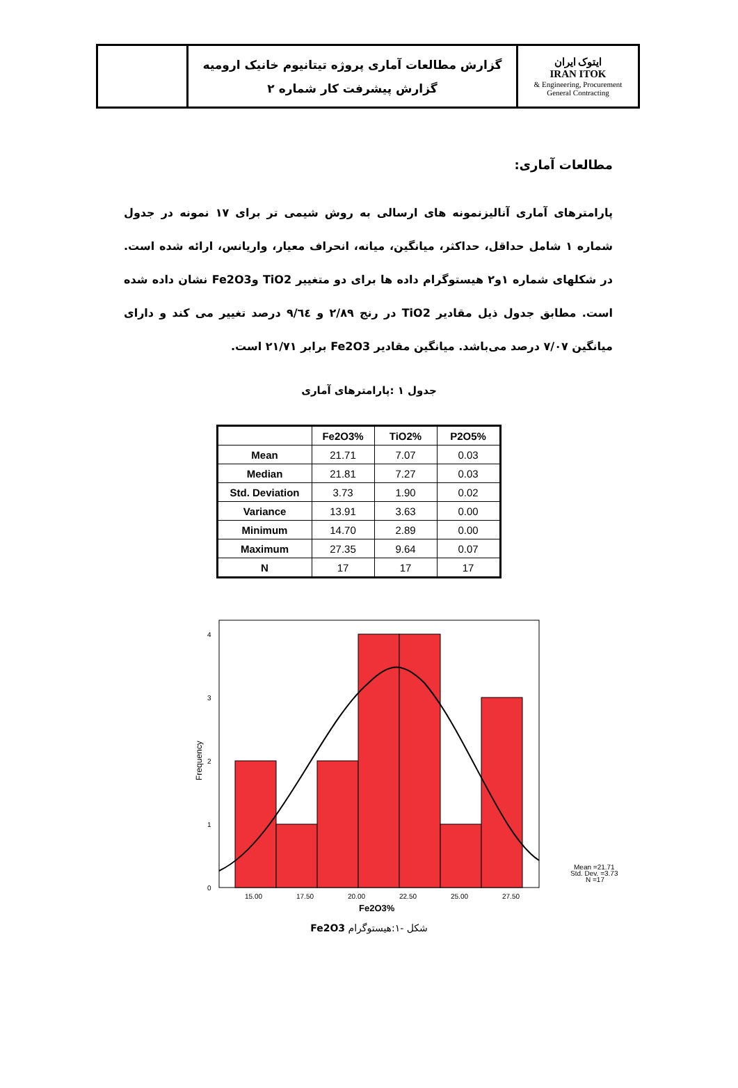| ایتوک ایران IRAN ITOK Engineering, Procurement & General Contracting | گزارش مطالعات آماری پروژه تیتانیوم خانیک ارومیه گزارش پیشرفت کار شماره ۲ | |
مطالعات آماری:
پارامترهای آماری آنالیزنمونه های ارسالی به روش شیمی تر برای ۱۷ نمونه در جدول شماره ۱ شامل حداقل، حداکثر، میانگین، میانه، انحراف معیار، واریانس، ارائه شده است. در شکلهای شماره ۱و۲ هیستوگرام داده ها برای دو متغییر TiO2 وFe2O3 نشان داده شده است. مطابق جدول ذیل مقادیر TiO2 در رنج ۲/۸۹ و ۹/٦٤ درصد تغییر می کند و دارای میانگین ۷/۰۷ درصد می‌باشد. میانگین مقادیر Fe2O3 برابر ۲۱/۷۱ است.
جدول ۱ :پارامترهای آماری
| | Fe2O3% | TiO2% | P2O5% |
| --- | --- | --- | --- |
| Mean | 21.71 | 7.07 | 0.03 |
| Median | 21.81 | 7.27 | 0.03 |
| Std. Deviation | 3.73 | 1.90 | 0.02 |
| Variance | 13.91 | 3.63 | 0.00 |
| Minimum | 14.70 | 2.89 | 0.00 |
| Maximum | 27.35 | 9.64 | 0.07 |
| N | 17 | 17 | 17 |
0
1
2
3
4
15.00
17.50
20.00
22.50
25.00
27.50
Fe2O3%
Frequency
Mean =21.71
Std. Dev. =3.73
N =17
شکل -۱:هیستوگرام Fe2O3